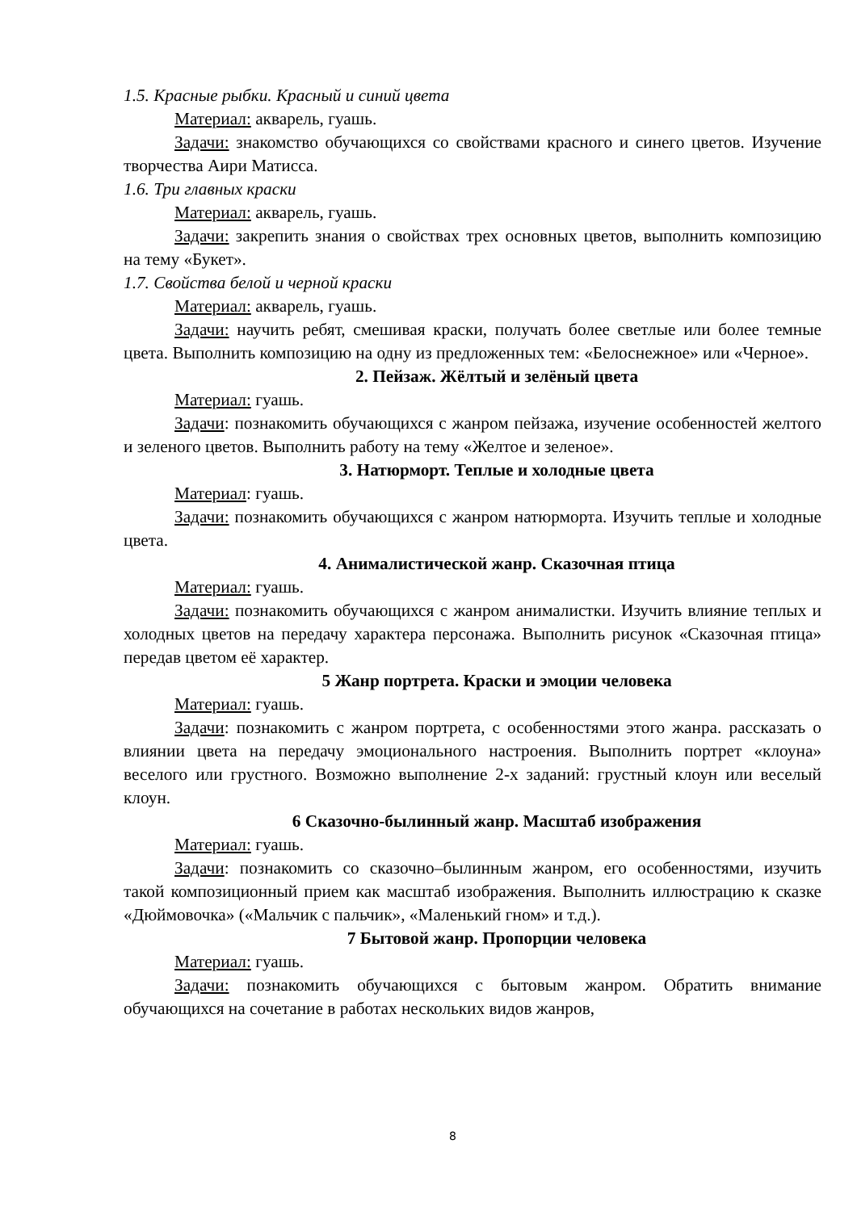1.5. Красные рыбки. Красный и синий цвета
Материал: акварель, гуашь.
Задачи: знакомство обучающихся со свойствами красного и синего цветов. Изучение творчества Аири Матисса.
1.6. Три главных краски
Материал: акварель, гуашь.
Задачи: закрепить знания о свойствах трех основных цветов, выполнить композицию на тему «Букет».
1.7. Свойства белой и черной краски
Материал: акварель, гуашь.
Задачи: научить ребят, смешивая краски, получать более светлые или более темные цвета. Выполнить композицию на одну из предложенных тем: «Белоснежное» или «Черное».
2. Пейзаж. Жёлтый и зелёный цвета
Материал: гуашь.
Задачи: познакомить обучающихся с жанром пейзажа, изучение особенностей желтого и зеленого цветов. Выполнить работу на тему «Желтое и зеленое».
3. Натюрморт. Теплые и холодные цвета
Материал: гуашь.
Задачи: познакомить обучающихся с жанром натюрморта. Изучить теплые и холодные цвета.
4. Анималистической жанр. Сказочная птица
Материал: гуашь.
Задачи: познакомить обучающихся с жанром анималистки. Изучить влияние теплых и холодных цветов на передачу характера персонажа. Выполнить рисунок «Сказочная птица» передав цветом её характер.
5 Жанр портрета. Краски и эмоции человека
Материал: гуашь.
Задачи: познакомить с жанром портрета, с особенностями этого жанра. рассказать о влиянии цвета на передачу эмоционального настроения. Выполнить портрет «клоуна» веселого или грустного. Возможно выполнение 2-х заданий: грустный клоун или веселый клоун.
6 Сказочно-былинный жанр. Масштаб изображения
Материал: гуашь.
Задачи: познакомить со сказочно–былинным жанром, его особенностями, изучить такой композиционный прием как масштаб изображения. Выполнить иллюстрацию к сказке «Дюймовочка» («Мальчик с пальчик», «Маленький гном» и т.д.).
7 Бытовой жанр. Пропорции человека
Материал: гуашь.
Задачи: познакомить обучающихся с бытовым жанром. Обратить внимание обучающихся на сочетание в работах нескольких видов жанров,
8